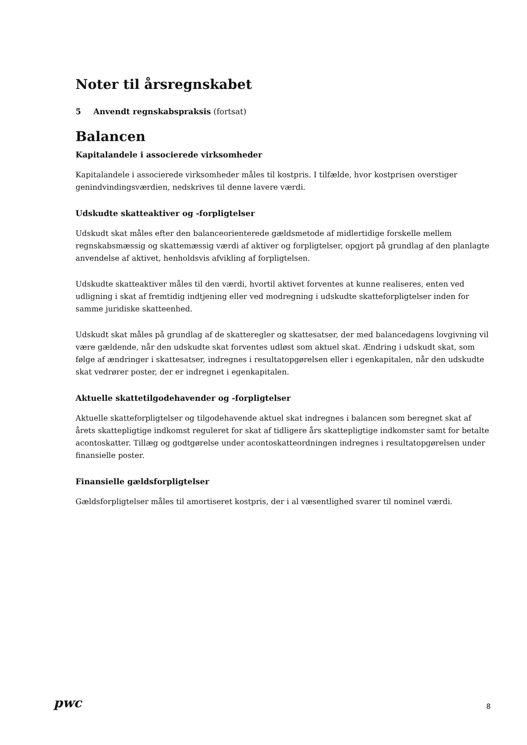Noter til årsregnskabet
5 Anvendt regnskabspraksis (fortsat)
Balancen
Kapitalandele i associerede virksomheder
Kapitalandele i associerede virksomheder måles til kostpris. I tilfælde, hvor kostprisen overstiger genindvindingsværdien, nedskrives til denne lavere værdi.
Udskudte skatteaktiver og -forpligtelser
Udskudt skat måles efter den balanceorienterede gældsmetode af midlertidige forskelle mellem regnskabsmæssig og skattemæssig værdi af aktiver og forpligtelser, opgjort på grundlag af den planlagte anvendelse af aktivet, henholdsvis afvikling af forpligtelsen.
Udskudte skatteaktiver måles til den værdi, hvortil aktivet forventes at kunne realiseres, enten ved udligning i skat af fremtidig indtjening eller ved modregning i udskudte skatteforpligtelser inden for samme juridiske skatteenhed.
Udskudt skat måles på grundlag af de skatteregler og skattesatser, der med balancedagens lovgivning vil være gældende, når den udskudte skat forventes udløst som aktuel skat. Ændring i udskudt skat, som følge af ændringer i skattesatser, indregnes i resultatopgørelsen eller i egenkapitalen, når den udskudte skat vedrører poster, der er indregnet i egenkapitalen.
Aktuelle skattetilgodehavender og -forpligtelser
Aktuelle skatteforpligtelser og tilgodehavende aktuel skat indregnes i balancen som beregnet skat af årets skattepligtige indkomst reguleret for skat af tidligere års skattepligtige indkomster samt for betalte acontoskatter. Tillæg og godtgørelse under acontoskatteordningen indregnes i resultatopgørelsen under finansielle poster.
Finansielle gældsforpligtelser
Gældsforpligtelser måles til amortiseret kostpris, der i al væsentlighed svarer til nominel værdi.
pwc
8